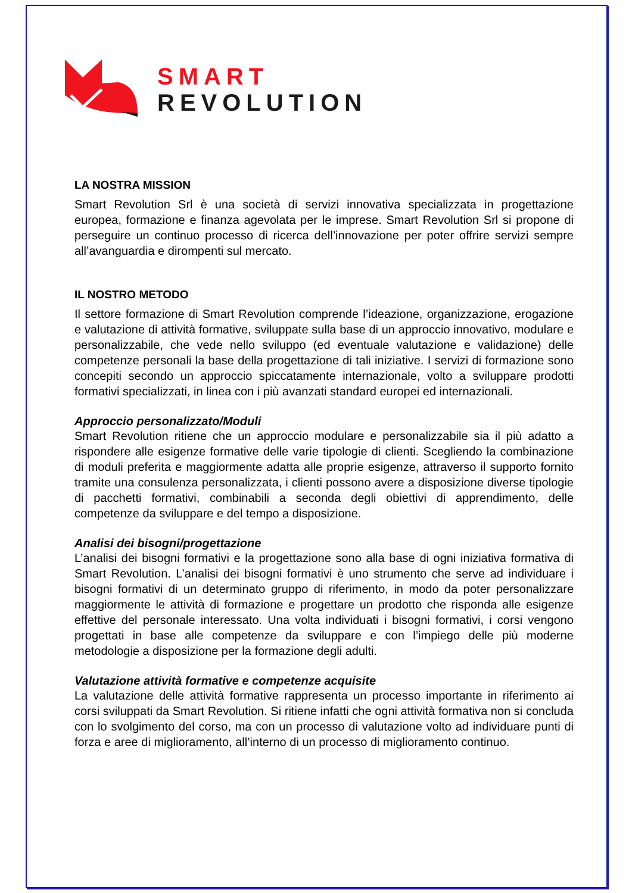SMART
REVOLUTION
LA NOSTRA MISSION
Smart Revolution Srl è una società di servizi innovativa specializzata in progettazione europea, formazione e finanza agevolata per le imprese. Smart Revolution Srl si propone di perseguire un continuo processo di ricerca dell’innovazione per poter offrire servizi sempre all’avanguardia e dirompenti sul mercato.
IL NOSTRO METODO
Il settore formazione di Smart Revolution comprende l’ideazione, organizzazione, erogazione e valutazione di attività formative, sviluppate sulla base di un approccio innovativo, modulare e personalizzabile, che vede nello sviluppo (ed eventuale valutazione e validazione) delle competenze personali la base della progettazione di tali iniziative. I servizi di formazione sono concepiti secondo un approccio spiccatamente internazionale, volto a sviluppare prodotti formativi specializzati, in linea con i più avanzati standard europei ed internazionali.
Approccio personalizzato/Moduli
Smart Revolution ritiene che un approccio modulare e personalizzabile sia il più adatto a rispondere alle esigenze formative delle varie tipologie di clienti. Scegliendo la combinazione di moduli preferita e maggiormente adatta alle proprie esigenze, attraverso il supporto fornito tramite una consulenza personalizzata, i clienti possono avere a disposizione diverse tipologie di pacchetti formativi, combinabili a seconda degli obiettivi di apprendimento, delle competenze da sviluppare e del tempo a disposizione.
Analisi dei bisogni/progettazione
L’analisi dei bisogni formativi e la progettazione sono alla base di ogni iniziativa formativa di Smart Revolution. L’analisi dei bisogni formativi è uno strumento che serve ad individuare i bisogni formativi di un determinato gruppo di riferimento, in modo da poter personalizzare maggiormente le attività di formazione e progettare un prodotto che risponda alle esigenze effettive del personale interessato. Una volta individuati i bisogni formativi, i corsi vengono progettati in base alle competenze da sviluppare e con l’impiego delle più moderne metodologie a disposizione per la formazione degli adulti.
Valutazione attività formative e competenze acquisite
La valutazione delle attività formative rappresenta un processo importante in riferimento ai corsi sviluppati da Smart Revolution. Si ritiene infatti che ogni attività formativa non si concluda con lo svolgimento del corso, ma con un processo di valutazione volto ad individuare punti di forza e aree di miglioramento, all’interno di un processo di miglioramento continuo.